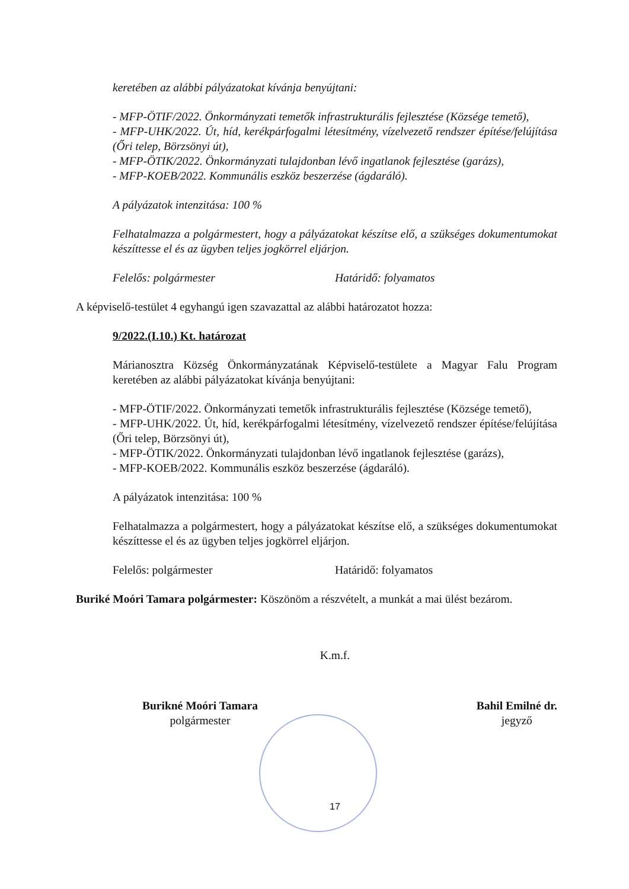keretében az alábbi pályázatokat kívánja benyújtani:
- MFP-ÖTIF/2022. Önkormányzati temetők infrastrukturális fejlesztése (Községe temető),
- MFP-UHK/2022. Út, híd, kerékpárfogalmi létesítmény, vízelvezető rendszer építése/felújítása (Őri telep, Börzsönyi út),
- MFP-ÖTIK/2022. Önkormányzati tulajdonban lévő ingatlanok fejlesztése (garázs),
- MFP-KOEB/2022. Kommunális eszköz beszerzése (ágdaráló).
A pályázatok intenzitása: 100 %
Felhatalmazza a polgármestert, hogy a pályázatokat készítse elő, a szükséges dokumentumokat készíttesse el és az ügyben teljes jogkörrel eljárjon.
Felelős: polgármester Határidő: folyamatos
A képviselő-testület 4 egyhangú igen szavazattal az alábbi határozatot hozza:
9/2022.(I.10.) Kt. határozat
Márianosztra Község Önkormányzatának Képviselő-testülete a Magyar Falu Program keretében az alábbi pályázatokat kívánja benyújtani:
- MFP-ÖTIF/2022. Önkormányzati temetők infrastrukturális fejlesztése (Községe temető),
- MFP-UHK/2022. Út, híd, kerékpárfogalmi létesítmény, vízelvezető rendszer építése/felújítása (Őri telep, Börzsönyi út),
- MFP-ÖTIK/2022. Önkormányzati tulajdonban lévő ingatlanok fejlesztése (garázs),
- MFP-KOEB/2022. Kommunális eszköz beszerzése (ágdaráló).
A pályázatok intenzitása: 100 %
Felhatalmazza a polgármestert, hogy a pályázatokat készítse elő, a szükséges dokumentumokat készíttesse el és az ügyben teljes jogkörrel eljárjon.
Felelős: polgármester Határidő: folyamatos
Buriké Moóri Tamara polgármester: Köszönöm a részvételt, a munkát a mai ülést bezárom.
K.m.f.
Burikné Moóri Tamara
polgármester
Bahil Emilné dr.
jegyző
17